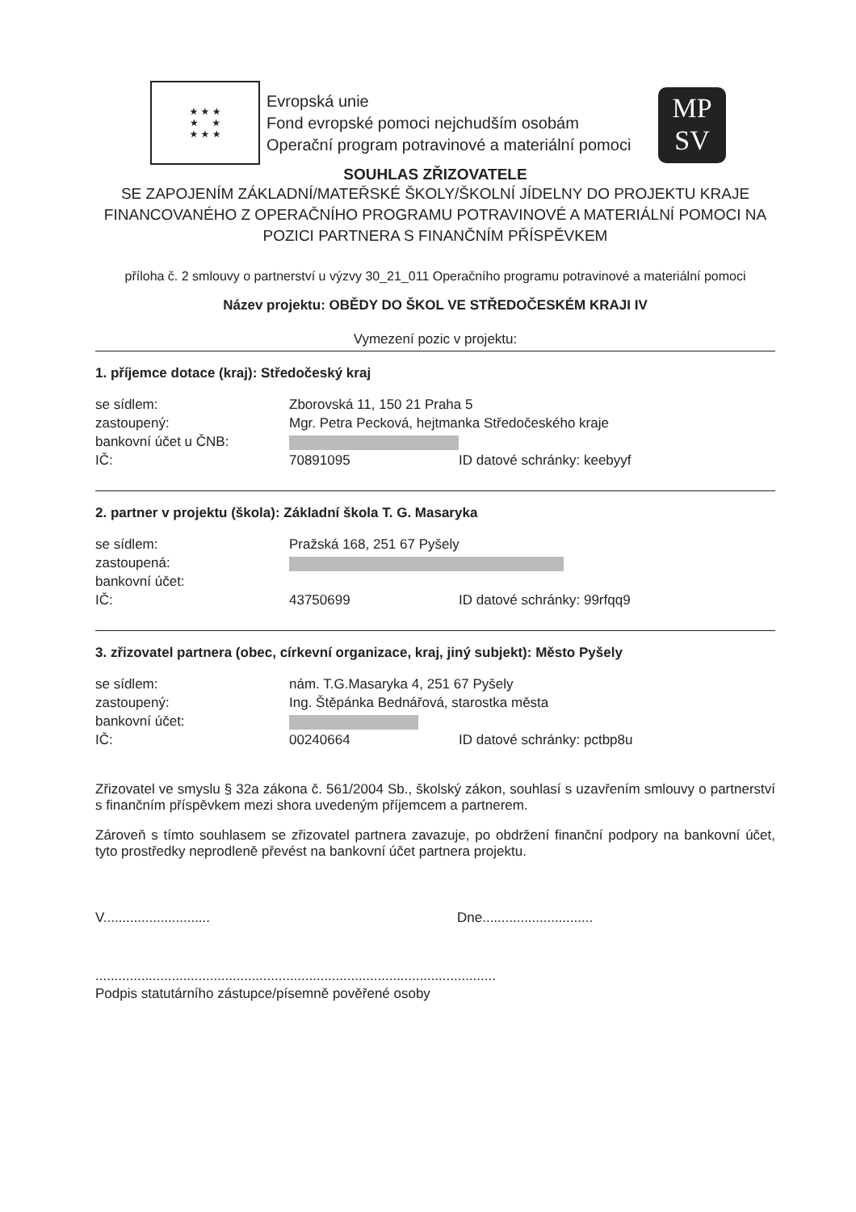★ ★ ★
★ ★
★ ★ ★
Evropská unie
Fond evropské pomoci nejchudším osobám
Operační program potravinové a materiální pomoci
MP
SV
SOUHLAS ZŘIZOVATELE
SE ZAPOJENÍM ZÁKLADNÍ/MATEŘSKÉ ŠKOLY/ŠKOLNÍ JÍDELNY DO PROJEKTU KRAJE FINANCOVANÉHO Z OPERAČNÍHO PROGRAMU POTRAVINOVÉ A MATERIÁLNÍ POMOCI NA POZICI PARTNERA S FINANČNÍM PŘÍSPĚVKEM
příloha č. 2 smlouvy o partnerství u výzvy 30_21_011 Operačního programu potravinové a materiální pomoci
Název projektu: OBĚDY DO ŠKOL VE STŘEDOČESKÉM KRAJI IV
Vymezení pozic v projektu:
1. příjemce dotace (kraj): Středočeský kraj
se sídlem: Zborovská 11, 150 21 Praha 5
zastoupený: Mgr. Petra Pecková, hejtmanka Středočeského kraje
bankovní účet u ČNB:
IČ: 70891095 ID datové schránky: keebyyf
2. partner v projektu (škola): Základní škola T. G. Masaryka
se sídlem: Pražská 168, 251 67 Pyšely
zastoupená:
bankovní účet:
IČ: 43750699 ID datové schránky: 99rfqq9
3. zřizovatel partnera (obec, církevní organizace, kraj, jiný subjekt): Město Pyšely
se sídlem: nám. T.G.Masaryka 4, 251 67 Pyšely
zastoupený: Ing. Štěpánka Bednářová, starostka města
bankovní účet:
IČ: 00240664 ID datové schránky: pctbp8u
Zřizovatel ve smyslu § 32a zákona č. 561/2004 Sb., školský zákon, souhlasí s uzavřením smlouvy o partnerství s finančním příspěvkem mezi shora uvedeným příjemcem a partnerem.
Zároveň s tímto souhlasem se zřizovatel partnera zavazuje, po obdržení finanční podpory na bankovní účet, tyto prostředky neprodleně převést na bankovní účet partnera projektu.
V............................ Dne.............................
.........................................................................................................
Podpis statutárního zástupce/písemně pověřené osoby